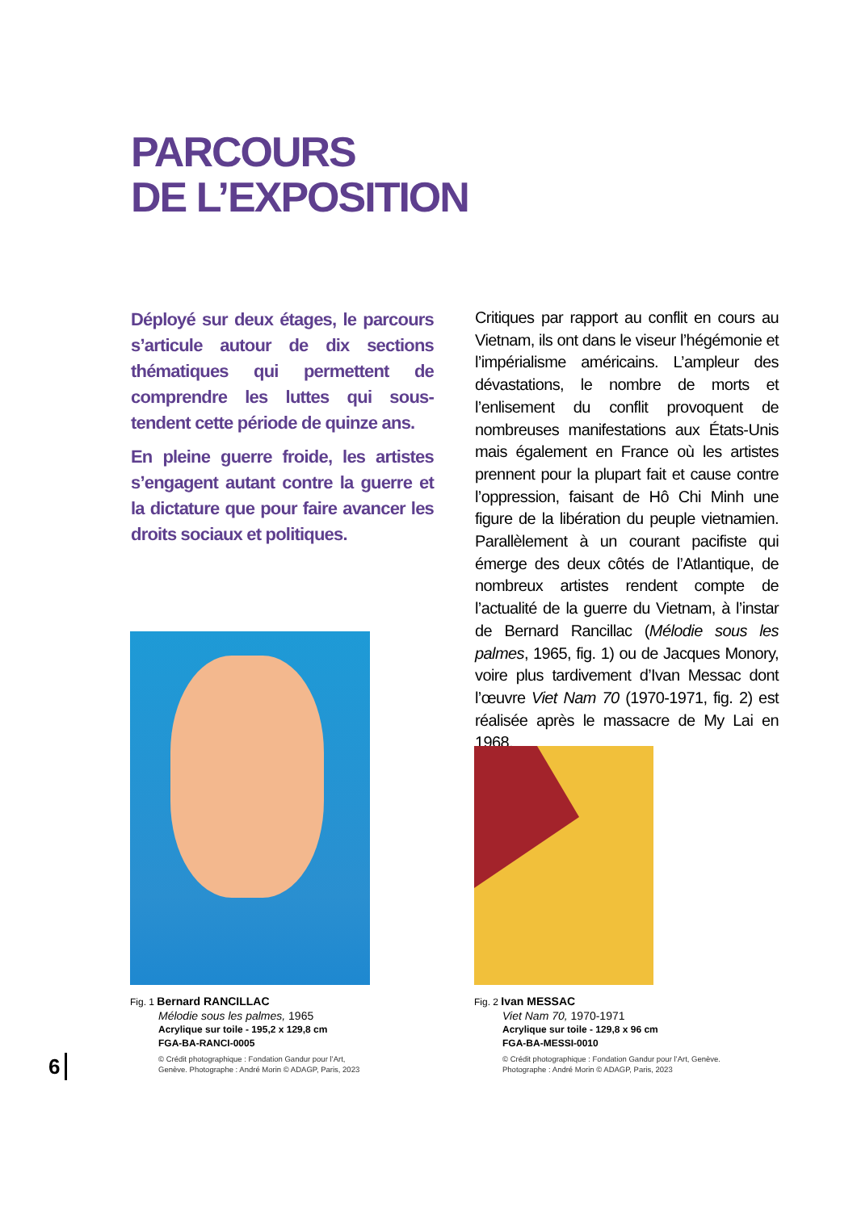PARCOURS
DE L’EXPOSITION
Déployé sur deux étages, le parcours s’articule autour de dix sections théma­tiques qui permettent de comprendre les luttes qui sous-tendent cette période de quinze ans.
En pleine guerre froide, les artistes s’engagent autant contre la guerre et la dictature que pour faire avancer les droits sociaux et politiques.
Critiques par rapport au conflit en cours au Vietnam, ils ont dans le viseur l’hégémonie et l’impérialisme américains. L’ampleur des dévastations, le nombre de morts et l’enlisement du conflit provoquent de nombreuses manifestations aux États-Unis mais également en France où les artistes prennent pour la plupart fait et cause contre l’oppression, faisant de Hô Chi Minh une figure de la libération du peuple vietnamien. Parallèlement à un courant pacifiste qui émerge des deux côtés de l’Atlantique, de nombreux artistes rendent compte de l’actualité de la guerre du Vietnam, à l’instar de Bernard Rancillac (Mélodie sous les palmes, 1965, fig. 1) ou de Jacques Monory, voire plus tardivement d’Ivan Messac dont l’œuvre Viet Nam 70 (1970-1971, fig. 2) est réalisée après le massacre de My Lai en 1968.
Fig. 1 Bernard RANCILLAC
Mélodie sous les palmes, 1965
Acrylique sur toile - 195,2 x 129,8 cm
FGA-BA-RANCI-0005
© Crédit photographique : Fondation Gandur pour l’Art, Genève. Photographe : André Morin © ADAGP, Paris, 2023
Fig. 2 Ivan MESSAC
Viet Nam 70, 1970-1971
Acrylique sur toile - 129,8 x 96 cm
FGA-BA-MESSI-0010
© Crédit photographique : Fondation Gandur pour l’Art, Genève. Photographe : André Morin © ADAGP, Paris, 2023
6